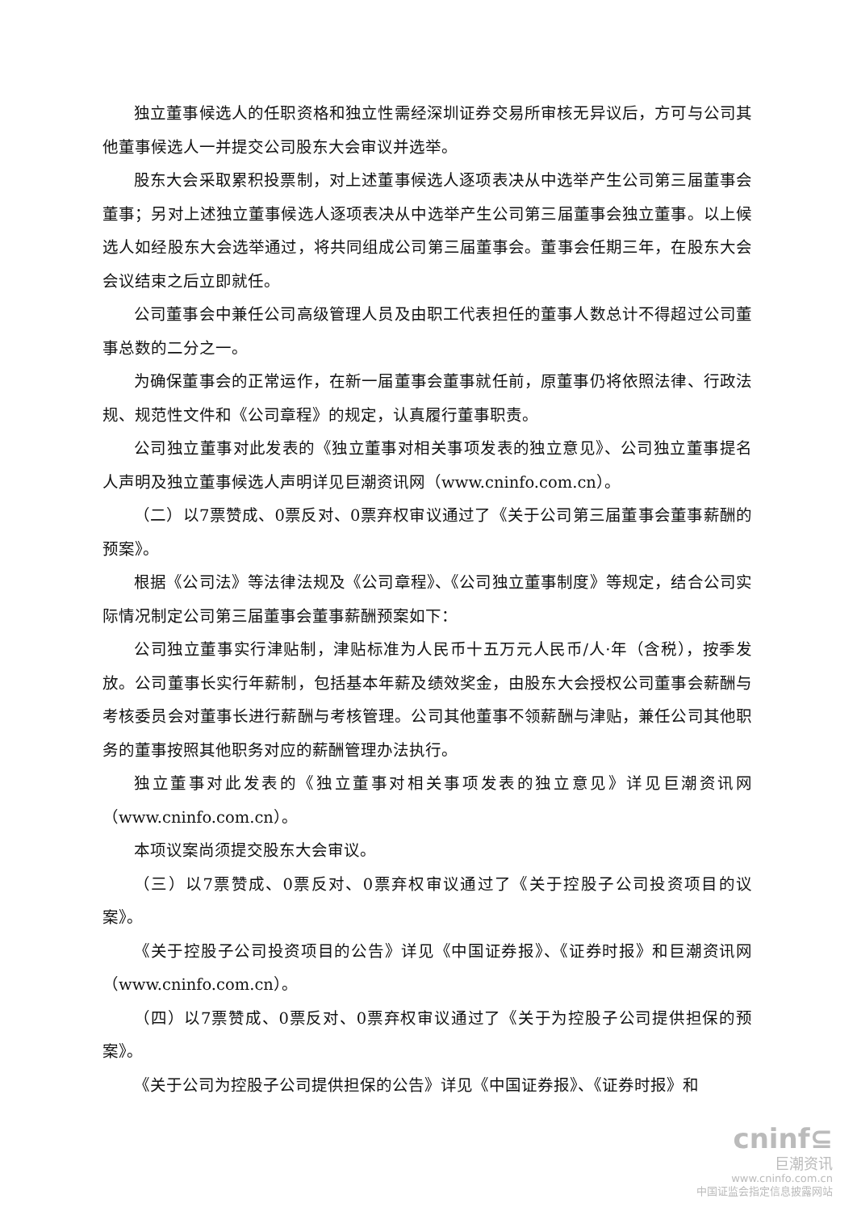独立董事候选人的任职资格和独立性需经深圳证券交易所审核无异议后，方可与公司其他董事候选人一并提交公司股东大会审议并选举。
股东大会采取累积投票制，对上述董事候选人逐项表决从中选举产生公司第三届董事会董事；另对上述独立董事候选人逐项表决从中选举产生公司第三届董事会独立董事。以上候选人如经股东大会选举通过，将共同组成公司第三届董事会。董事会任期三年，在股东大会会议结束之后立即就任。
公司董事会中兼任公司高级管理人员及由职工代表担任的董事人数总计不得超过公司董事总数的二分之一。
为确保董事会的正常运作，在新一届董事会董事就任前，原董事仍将依照法律、行政法规、规范性文件和《公司章程》的规定，认真履行董事职责。
公司独立董事对此发表的《独立董事对相关事项发表的独立意见》、公司独立董事提名人声明及独立董事候选人声明详见巨潮资讯网（www.cninfo.com.cn）。
（二）以7票赞成、0票反对、0票弃权审议通过了《关于公司第三届董事会董事薪酬的预案》。
根据《公司法》等法律法规及《公司章程》、《公司独立董事制度》等规定，结合公司实际情况制定公司第三届董事会董事薪酬预案如下：
公司独立董事实行津贴制，津贴标准为人民币十五万元人民币/人·年（含税），按季发放。公司董事长实行年薪制，包括基本年薪及绩效奖金，由股东大会授权公司董事会薪酬与考核委员会对董事长进行薪酬与考核管理。公司其他董事不领薪酬与津贴，兼任公司其他职务的董事按照其他职务对应的薪酬管理办法执行。
独立董事对此发表的《独立董事对相关事项发表的独立意见》详见巨潮资讯网（www.cninfo.com.cn）。
本项议案尚须提交股东大会审议。
（三）以7票赞成、0票反对、0票弃权审议通过了《关于控股子公司投资项目的议案》。
《关于控股子公司投资项目的公告》详见《中国证券报》、《证券时报》和巨潮资讯网（www.cninfo.com.cn）。
（四）以7票赞成、0票反对、0票弃权审议通过了《关于为控股子公司提供担保的预案》。
《关于公司为控股子公司提供担保的公告》详见《中国证券报》、《证券时报》和
cninf⊆
巨潮资讯
www.cninfo.com.cn
中国证监会指定信息披露网站